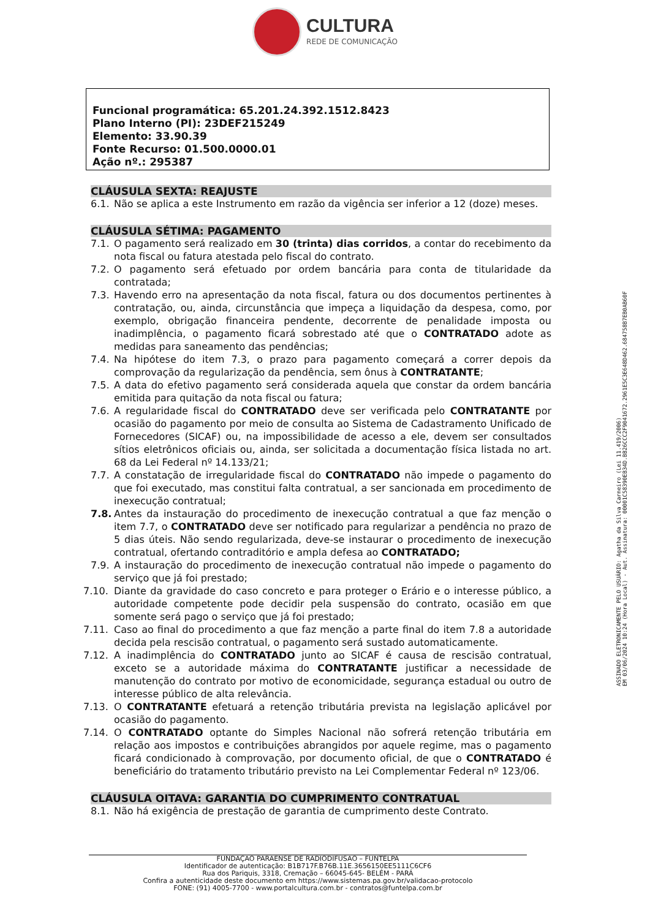CULTURA
REDE DE COMUNICAÇÃO
Funcional programática: 65.201.24.392.1512.8423
Plano Interno (PI): 23DEF215249
Elemento: 33.90.39
Fonte Recurso: 01.500.0000.01
Ação nº.: 295387
CLÁUSULA SEXTA: REAJUSTE
6.1. Não se aplica a este Instrumento em razão da vigência ser inferior a 12 (doze) meses.
CLÁUSULA SÉTIMA: PAGAMENTO
7.1. O pagamento será realizado em 30 (trinta) dias corridos, a contar do recebimento da nota fiscal ou fatura atestada pelo fiscal do contrato.
7.2. O pagamento será efetuado por ordem bancária para conta de titularidade da contratada;
7.3. Havendo erro na apresentação da nota fiscal, fatura ou dos documentos pertinentes à contratação, ou, ainda, circunstância que impeça a liquidação da despesa, como, por exemplo, obrigação financeira pendente, decorrente de penalidade imposta ou inadimplência, o pagamento ficará sobrestado até que o CONTRATADO adote as medidas para saneamento das pendências;
7.4. Na hipótese do item 7.3, o prazo para pagamento começará a correr depois da comprovação da regularização da pendência, sem ônus à CONTRATANTE;
7.5. A data do efetivo pagamento será considerada aquela que constar da ordem bancária emitida para quitação da nota fiscal ou fatura;
7.6. A regularidade fiscal do CONTRATADO deve ser verificada pelo CONTRATANTE por ocasião do pagamento por meio de consulta ao Sistema de Cadastramento Unificado de Fornecedores (SICAF) ou, na impossibilidade de acesso a ele, devem ser consultados sítios eletrônicos oficiais ou, ainda, ser solicitada a documentação física listada no art. 68 da Lei Federal nº 14.133/21;
7.7. A constatação de irregularidade fiscal do CONTRATADO não impede o pagamento do que foi executado, mas constitui falta contratual, a ser sancionada em procedimento de inexecução contratual;
7.8. Antes da instauração do procedimento de inexecução contratual a que faz menção o item 7.7, o CONTRATADO deve ser notificado para regularizar a pendência no prazo de 5 dias úteis. Não sendo regularizada, deve-se instaurar o procedimento de inexecução contratual, ofertando contraditório e ampla defesa ao CONTRATADO;
7.9. A instauração do procedimento de inexecução contratual não impede o pagamento do serviço que já foi prestado;
7.10. Diante da gravidade do caso concreto e para proteger o Erário e o interesse público, a autoridade competente pode decidir pela suspensão do contrato, ocasião em que somente será pago o serviço que já foi prestado;
7.11. Caso ao final do procedimento a que faz menção a parte final do item 7.8 a autoridade decida pela rescisão contratual, o pagamento será sustado automaticamente.
7.12. A inadimplência do CONTRATADO junto ao SICAF é causa de rescisão contratual, exceto se a autoridade máxima do CONTRATANTE justificar a necessidade de manutenção do contrato por motivo de economicidade, segurança estadual ou outro de interesse público de alta relevância.
7.13. O CONTRATANTE efetuará a retenção tributária prevista na legislação aplicável por ocasião do pagamento.
7.14. O CONTRATADO optante do Simples Nacional não sofrerá retenção tributária em relação aos impostos e contribuições abrangidos por aquele regime, mas o pagamento ficará condicionado à comprovação, por documento oficial, de que o CONTRATADO é beneficiário do tratamento tributário previsto na Lei Complementar Federal nº 123/06.
CLÁUSULA OITAVA: GARANTIA DO CUMPRIMENTO CONTRATUAL
8.1. Não há exigência de prestação de garantia de cumprimento deste Contrato.
ASSINADO ELETRONICAMENTE PELO USUÁRIO: Agatha da Silva Carneiro (Lei 11.419/2006)
EM 03/06/2024 10:24 (Hora Local) - Aut. Assinatura: 00001C58390EB34D.BB26CCC2F9041672.2961E5C3E648D462.684758B7EB0AB60F
FUNDAÇÃO PARAENSE DE RADIODIFUSÃO – FUNTELPA
Identificador de autenticação: B1B717F.B76B.11E.3656150EE5111C6CF6
Rua dos Pariquis, 3318, Cremação – 66045-645- BELÉM - PARÁ
Confira a autenticidade deste documento em https://www.sistemas.pa.gov.br/validacao-protocolo
FONE: (91) 4005-7700 - www.portalcultura.com.br - contratos@funtelpa.com.br